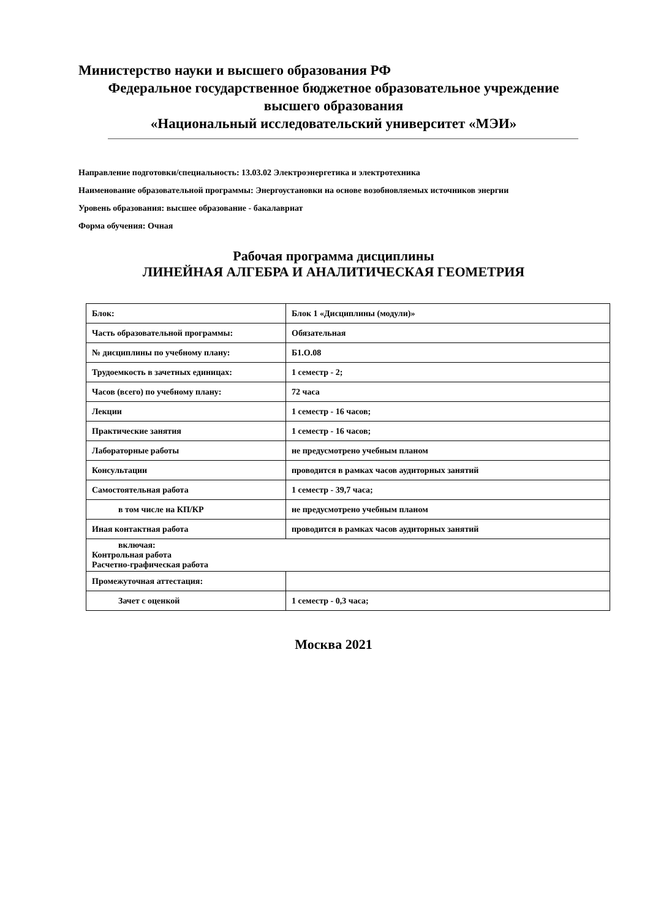Министерство науки и высшего образования РФ
Федеральное государственное бюджетное образовательное учреждение
высшего образования
«Национальный исследовательский университет «МЭИ»
Направление подготовки/специальность: 13.03.02 Электроэнергетика и электротехника
Наименование образовательной программы: Энергоустановки на основе возобновляемых источников энергии
Уровень образования: высшее образование - бакалавриат
Форма обучения: Очная
Рабочая программа дисциплины
ЛИНЕЙНАЯ АЛГЕБРА И АНАЛИТИЧЕСКАЯ ГЕОМЕТРИЯ
| Блок: | Блок 1 «Дисциплины (модули)» |
| Часть образовательной программы: | Обязательная |
| № дисциплины по учебному плану: | Б1.О.08 |
| Трудоемкость в зачетных единицах: | 1 семестр - 2; |
| Часов (всего) по учебному плану: | 72 часа |
| Лекции | 1 семестр - 16 часов; |
| Практические занятия | 1 семестр - 16 часов; |
| Лабораторные работы | не предусмотрено учебным планом |
| Консультации | проводится в рамках часов аудиторных занятий |
| Самостоятельная работа | 1 семестр - 39,7 часа; |
| в том числе на КП/КР | не предусмотрено учебным планом |
| Иная контактная работа | проводится в рамках часов аудиторных занятий |
| включая: Контрольная работа Расчетно-графическая работа | |
| Промежуточная аттестация: | |
| Зачет с оценкой | 1 семестр - 0,3 часа; |
Москва 2021